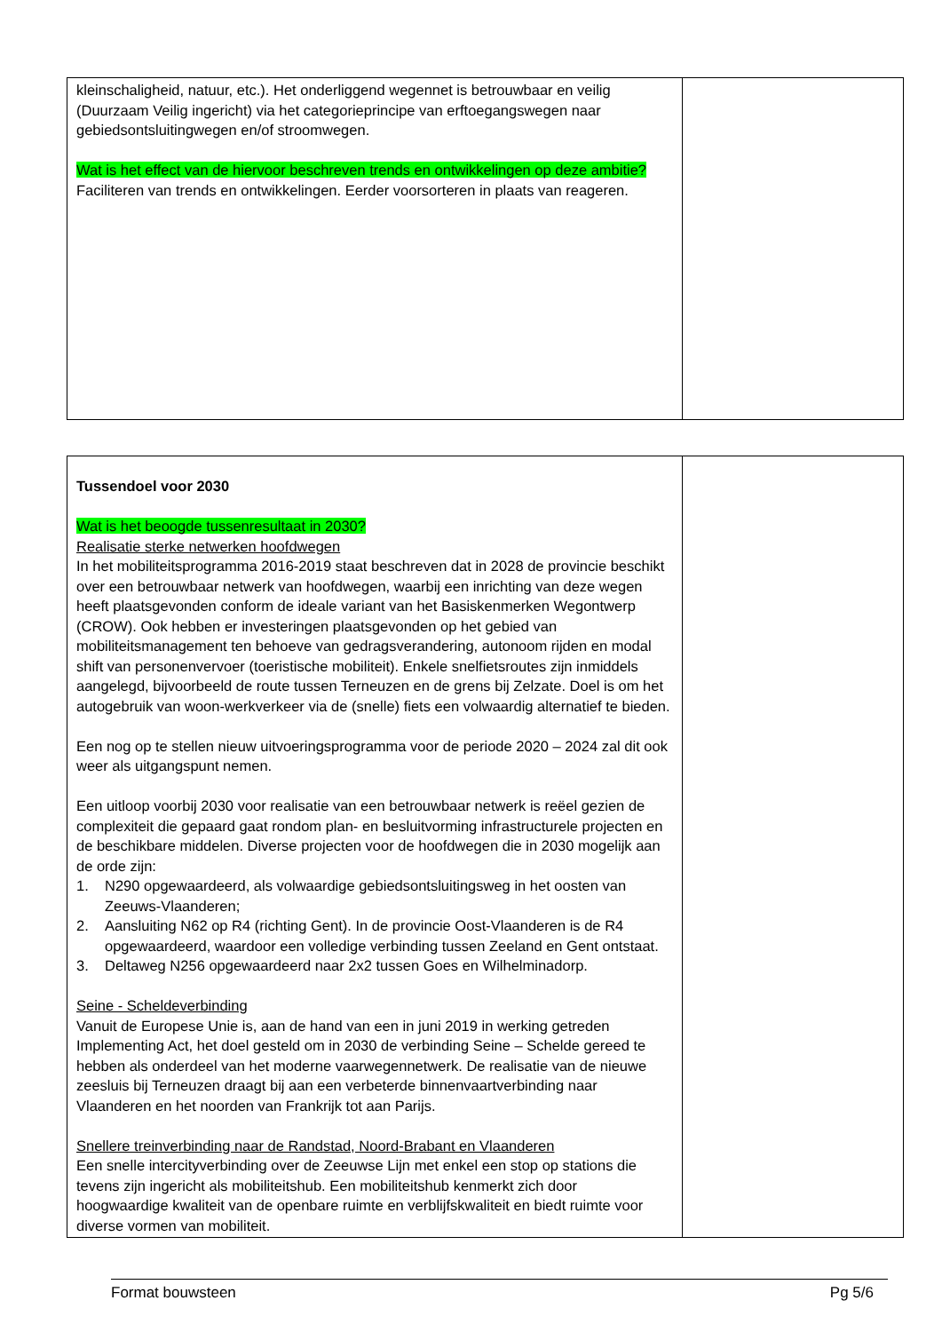| kleinschaligheid, natuur, etc.). Het onderliggend wegennet is betrouwbaar en veilig (Duurzaam Veilig ingericht) via het categorieprincipe van erftoegangswegen naar gebiedsontsluitingwegen en/of stroomwegen. Wat is het effect van de hiervoor beschreven trends en ontwikkelingen op deze ambitie? Faciliteren van trends en ontwikkelingen. Eerder voorsorteren in plaats van reageren. | |
| Tussendoel voor 2030 Wat is het beoogde tussenresultaat in 2030? Realisatie sterke netwerken hoofdwegen In het mobiliteitsprogramma 2016-2019 staat beschreven dat in 2028 de provincie beschikt over een betrouwbaar netwerk van hoofdwegen, waarbij een inrichting van deze wegen heeft plaatsgevonden conform de ideale variant van het Basiskenmerken Wegontwerp (CROW). Ook hebben er investeringen plaatsgevonden op het gebied van mobiliteitsmanagement ten behoeve van gedragsverandering, autonoom rijden en modal shift van personenvervoer (toeristische mobiliteit). Enkele snelfietsroutes zijn inmiddels aangelegd, bijvoorbeeld de route tussen Terneuzen en de grens bij Zelzate. Doel is om het autogebruik van woon-werkverkeer via de (snelle) fiets een volwaardig alternatief te bieden. Een nog op te stellen nieuw uitvoeringsprogramma voor de periode 2020 – 2024 zal dit ook weer als uitgangspunt nemen. Een uitloop voorbij 2030 voor realisatie van een betrouwbaar netwerk is reëel gezien de complexiteit die gepaard gaat rondom plan- en besluitvorming infrastructurele projecten en de beschikbare middelen. Diverse projecten voor de hoofdwegen die in 2030 mogelijk aan de orde zijn: 1. N290 opgewaardeerd, als volwaardige gebiedsontsluitingsweg in het oosten van Zeeuws-Vlaanderen; 2. Aansluiting N62 op R4 (richting Gent). In de provincie Oost-Vlaanderen is de R4 opgewaardeerd, waardoor een volledige verbinding tussen Zeeland en Gent ontstaat. 3. Deltaweg N256 opgewaardeerd naar 2x2 tussen Goes en Wilhelminadorp. Seine - Scheldeverbinding Vanuit de Europese Unie is, aan de hand van een in juni 2019 in werking getreden Implementing Act, het doel gesteld om in 2030 de verbinding Seine – Schelde gereed te hebben als onderdeel van het moderne vaarwegennetwerk. De realisatie van de nieuwe zeesluis bij Terneuzen draagt bij aan een verbeterde binnenvaartverbinding naar Vlaanderen en het noorden van Frankrijk tot aan Parijs. Snellere treinverbinding naar de Randstad, Noord-Brabant en Vlaanderen Een snelle intercityverbinding over de Zeeuwse Lijn met enkel een stop op stations die tevens zijn ingericht als mobiliteitshub. Een mobiliteitshub kenmerkt zich door hoogwaardige kwaliteit van de openbare ruimte en verblijfskwaliteit en biedt ruimte voor diverse vormen van mobiliteit. | |
Format bouwsteen Pg 5/6